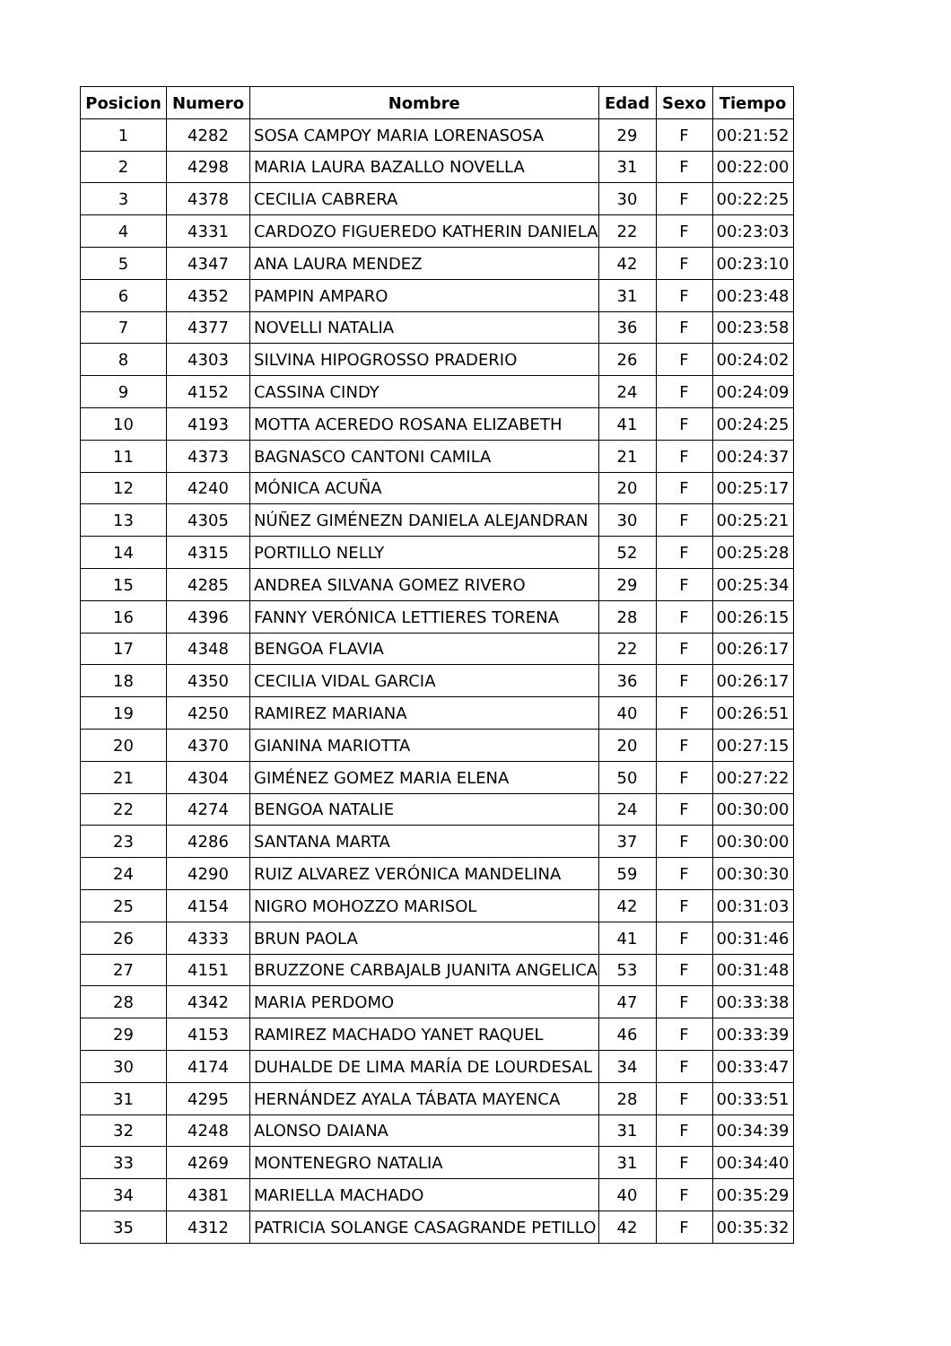| Posicion | Numero | Nombre | Edad | Sexo | Tiempo |
| --- | --- | --- | --- | --- | --- |
| 1 | 4282 | SOSA CAMPOY MARIA LORENASOSA | 29 | F | 00:21:52 |
| 2 | 4298 | MARIA LAURA BAZALLO NOVELLA | 31 | F | 00:22:00 |
| 3 | 4378 | CECILIA CABRERA | 30 | F | 00:22:25 |
| 4 | 4331 | CARDOZO FIGUEREDO KATHERIN DANIELA | 22 | F | 00:23:03 |
| 5 | 4347 | ANA LAURA MENDEZ | 42 | F | 00:23:10 |
| 6 | 4352 | PAMPIN AMPARO | 31 | F | 00:23:48 |
| 7 | 4377 | NOVELLI NATALIA | 36 | F | 00:23:58 |
| 8 | 4303 | SILVINA HIPOGROSSO PRADERIO | 26 | F | 00:24:02 |
| 9 | 4152 | CASSINA CINDY | 24 | F | 00:24:09 |
| 10 | 4193 | MOTTA ACEREDO ROSANA ELIZABETH | 41 | F | 00:24:25 |
| 11 | 4373 | BAGNASCO CANTONI CAMILA | 21 | F | 00:24:37 |
| 12 | 4240 | MÓNICA ACUÑA | 20 | F | 00:25:17 |
| 13 | 4305 | NÚÑEZ GIMÉNEZN DANIELA ALEJANDRAN | 30 | F | 00:25:21 |
| 14 | 4315 | PORTILLO NELLY | 52 | F | 00:25:28 |
| 15 | 4285 | ANDREA SILVANA GOMEZ RIVERO | 29 | F | 00:25:34 |
| 16 | 4396 | FANNY VERÓNICA LETTIERES TORENA | 28 | F | 00:26:15 |
| 17 | 4348 | BENGOA FLAVIA | 22 | F | 00:26:17 |
| 18 | 4350 | CECILIA VIDAL GARCIA | 36 | F | 00:26:17 |
| 19 | 4250 | RAMIREZ MARIANA | 40 | F | 00:26:51 |
| 20 | 4370 | GIANINA MARIOTTA | 20 | F | 00:27:15 |
| 21 | 4304 | GIMÉNEZ GOMEZ MARIA ELENA | 50 | F | 00:27:22 |
| 22 | 4274 | BENGOA NATALIE | 24 | F | 00:30:00 |
| 23 | 4286 | SANTANA MARTA | 37 | F | 00:30:00 |
| 24 | 4290 | RUIZ ALVAREZ VERÓNICA MANDELINA | 59 | F | 00:30:30 |
| 25 | 4154 | NIGRO MOHOZZO MARISOL | 42 | F | 00:31:03 |
| 26 | 4333 | BRUN PAOLA | 41 | F | 00:31:46 |
| 27 | 4151 | BRUZZONE CARBAJALB JUANITA ANGELICA | 53 | F | 00:31:48 |
| 28 | 4342 | MARIA PERDOMO | 47 | F | 00:33:38 |
| 29 | 4153 | RAMIREZ MACHADO YANET RAQUEL | 46 | F | 00:33:39 |
| 30 | 4174 | DUHALDE DE LIMA MARÍA DE LOURDESAL | 34 | F | 00:33:47 |
| 31 | 4295 | HERNÁNDEZ AYALA TÁBATA MAYENCA | 28 | F | 00:33:51 |
| 32 | 4248 | ALONSO DAIANA | 31 | F | 00:34:39 |
| 33 | 4269 | MONTENEGRO NATALIA | 31 | F | 00:34:40 |
| 34 | 4381 | MARIELLA MACHADO | 40 | F | 00:35:29 |
| 35 | 4312 | PATRICIA SOLANGE CASAGRANDE PETILLO | 42 | F | 00:35:32 |